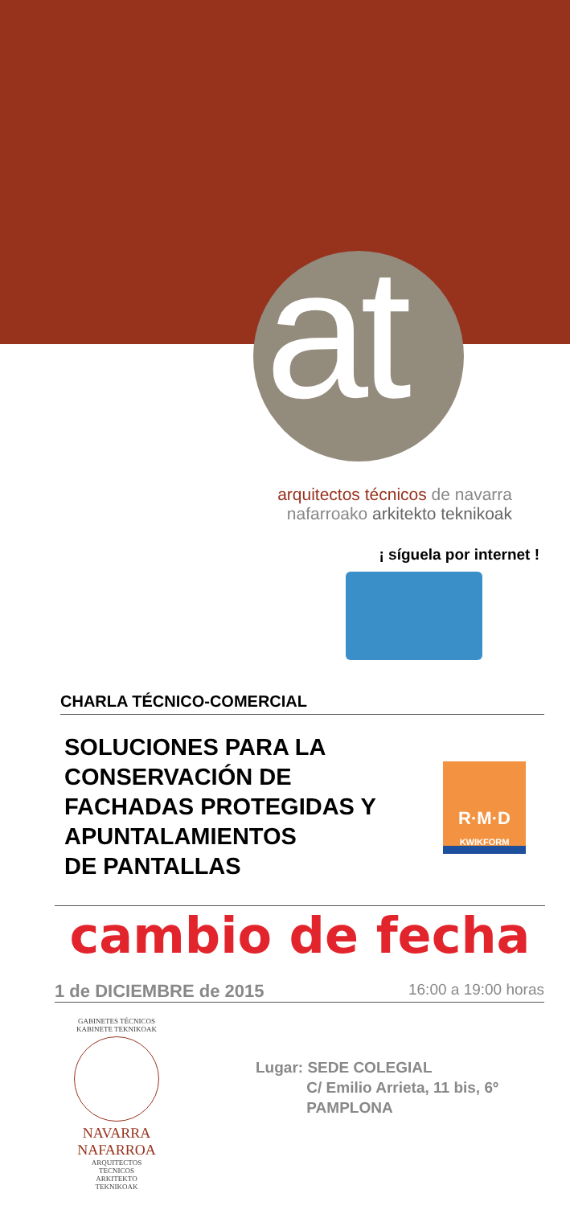at
arquitectos técnicos de navarra
nafarroako arkitekto teknikoak
¡ síguela por internet !
CHARLA TÉCNICO-COMERCIAL
SOLUCIONES PARA LA
CONSERVACIÓN DE
FACHADAS PROTEGIDAS Y
APUNTALAMIENTOS
DE PANTALLAS
R·M·D
KWIKFORM
cambio de fecha
1 de DICIEMBRE de 2015 16:00 a 19:00 horas
GABINETES TÉCNICOS
KABINETE TEKNIKOAK
NAVARRA
NAFARROA
ARQUITECTOS TECNICOS
ARKITEKTO TEKNIKOAK
Lugar: SEDE COLEGIAL
C/ Emilio Arrieta, 11 bis, 6º
PAMPLONA